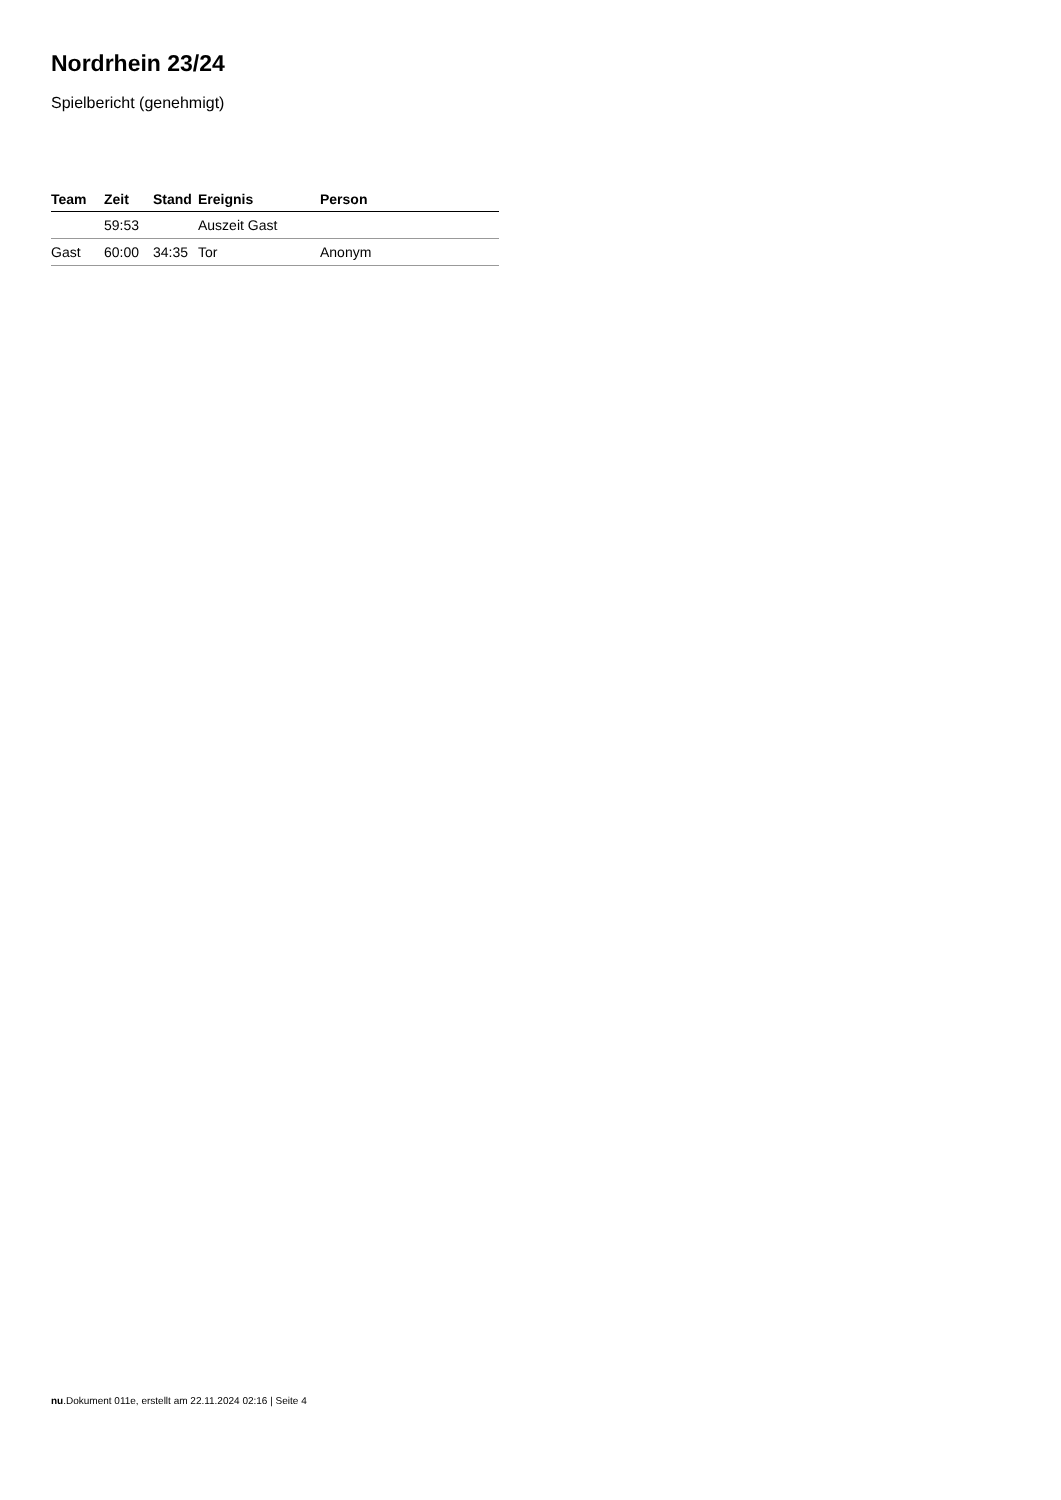Nordrhein 23/24
Spielbericht (genehmigt)
| Team | Zeit | Stand | Ereignis | Person |
| --- | --- | --- | --- | --- |
| | 59:53 | | Auszeit Gast | |
| Gast | 60:00 | 34:35 | Tor | Anonym |
nu.Dokument 011e, erstellt am 22.11.2024 02:16 | Seite 4